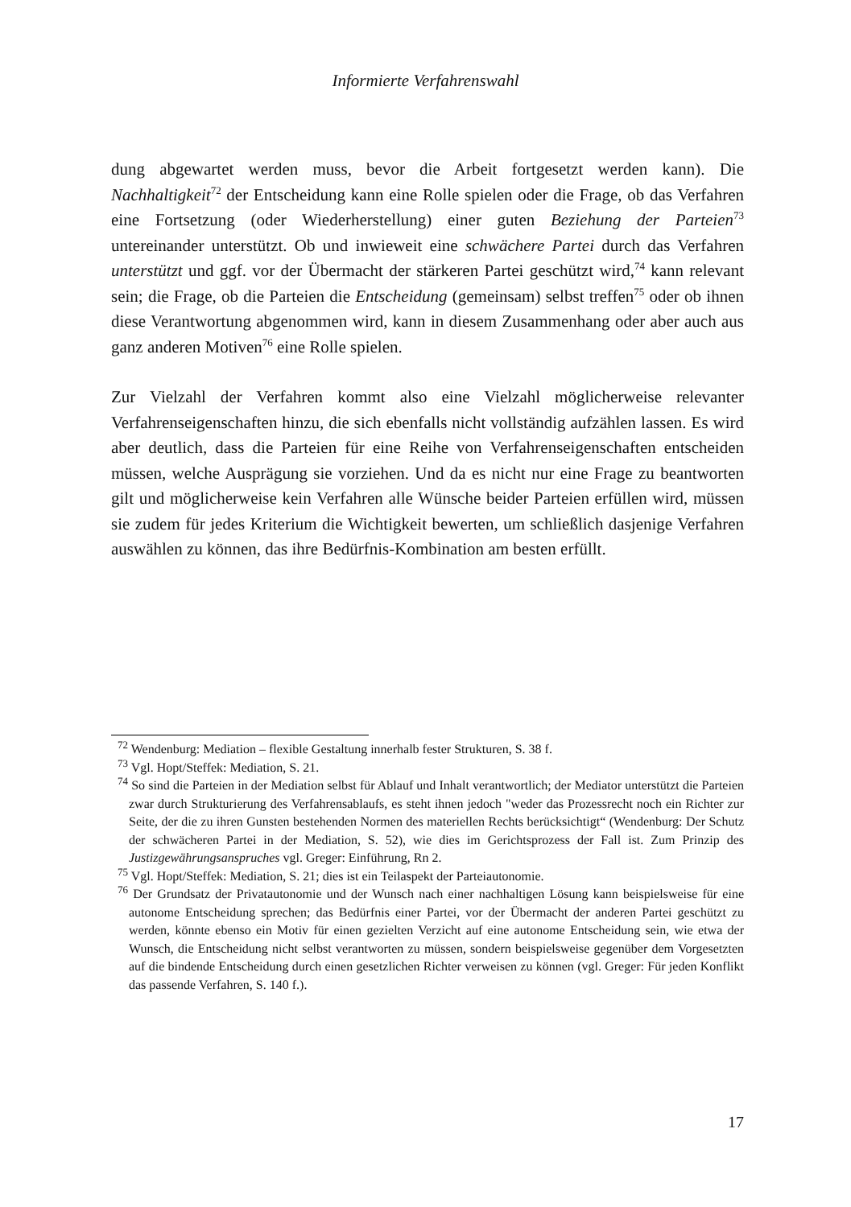Informierte Verfahrenswahl
dung abgewartet werden muss, bevor die Arbeit fortgesetzt werden kann). Die Nachhaltigkeit<sup>72</sup> der Entscheidung kann eine Rolle spielen oder die Frage, ob das Verfahren eine Fortsetzung (oder Wiederherstellung) einer guten Beziehung der Parteien<sup>73</sup> untereinander unterstützt. Ob und inwieweit eine schwächere Partei durch das Verfahren unterstützt und ggf. vor der Übermacht der stärkeren Partei geschützt wird,<sup>74</sup> kann relevant sein; die Frage, ob die Parteien die Entscheidung (gemeinsam) selbst treffen<sup>75</sup> oder ob ihnen diese Verantwortung abgenommen wird, kann in diesem Zusammenhang oder aber auch aus ganz anderen Motiven<sup>76</sup> eine Rolle spielen.
Zur Vielzahl der Verfahren kommt also eine Vielzahl möglicherweise relevanter Verfahrenseigenschaften hinzu, die sich ebenfalls nicht vollständig aufzählen lassen. Es wird aber deutlich, dass die Parteien für eine Reihe von Verfahrenseigenschaften entscheiden müssen, welche Ausprägung sie vorziehen. Und da es nicht nur eine Frage zu beantworten gilt und möglicherweise kein Verfahren alle Wünsche beider Parteien erfüllen wird, müssen sie zudem für jedes Kriterium die Wichtigkeit bewerten, um schließlich dasjenige Verfahren auswählen zu können, das ihre Bedürfnis-Kombination am besten erfüllt.
<sup>72</sup> Wendenburg: Mediation – flexible Gestaltung innerhalb fester Strukturen, S. 38 f.
<sup>73</sup> Vgl. Hopt/Steffek: Mediation, S. 21.
<sup>74</sup> So sind die Parteien in der Mediation selbst für Ablauf und Inhalt verantwortlich; der Mediator unterstützt die Parteien zwar durch Strukturierung des Verfahrensablaufs, es steht ihnen jedoch "weder das Prozessrecht noch ein Richter zur Seite, der die zu ihren Gunsten bestehenden Normen des materiellen Rechts berücksichtigt“ (Wendenburg: Der Schutz der schwächeren Partei in der Mediation, S. 52), wie dies im Gerichtsprozess der Fall ist. Zum Prinzip des Justizgewährungsanspruches vgl. Greger: Einführung, Rn 2.
<sup>75</sup> Vgl. Hopt/Steffek: Mediation, S. 21; dies ist ein Teilaspekt der Parteiautonomie.
<sup>76</sup> Der Grundsatz der Privatautonomie und der Wunsch nach einer nachhaltigen Lösung kann beispielsweise für eine autonome Entscheidung sprechen; das Bedürfnis einer Partei, vor der Übermacht der anderen Partei geschützt zu werden, könnte ebenso ein Motiv für einen gezielten Verzicht auf eine autonome Entscheidung sein, wie etwa der Wunsch, die Entscheidung nicht selbst verantworten zu müssen, sondern beispielsweise gegenüber dem Vorgesetzten auf die bindende Entscheidung durch einen gesetzlichen Richter verweisen zu können (vgl. Greger: Für jeden Konflikt das passende Verfahren, S. 140 f.).
17